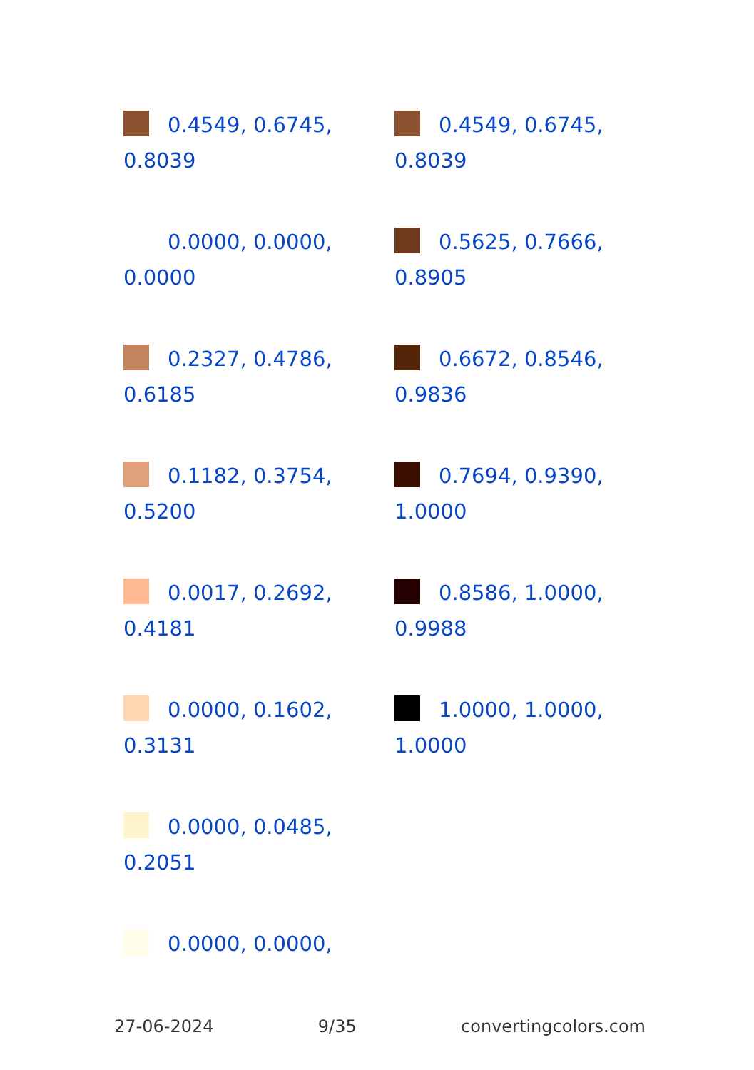0.4549, 0.6745,
0.8039
0.0000, 0.0000,
0.0000
0.2327, 0.4786,
0.6185
0.1182, 0.3754,
0.5200
0.0017, 0.2692,
0.4181
0.0000, 0.1602,
0.3131
0.0000, 0.0485,
0.2051
0.0000, 0.0000,
0.4549, 0.6745,
0.8039
0.5625, 0.7666,
0.8905
0.6672, 0.8546,
0.9836
0.7694, 0.9390,
1.0000
0.8586, 1.0000,
0.9988
1.0000, 1.0000,
1.0000
27-06-2024 9/35 convertingcolors.com